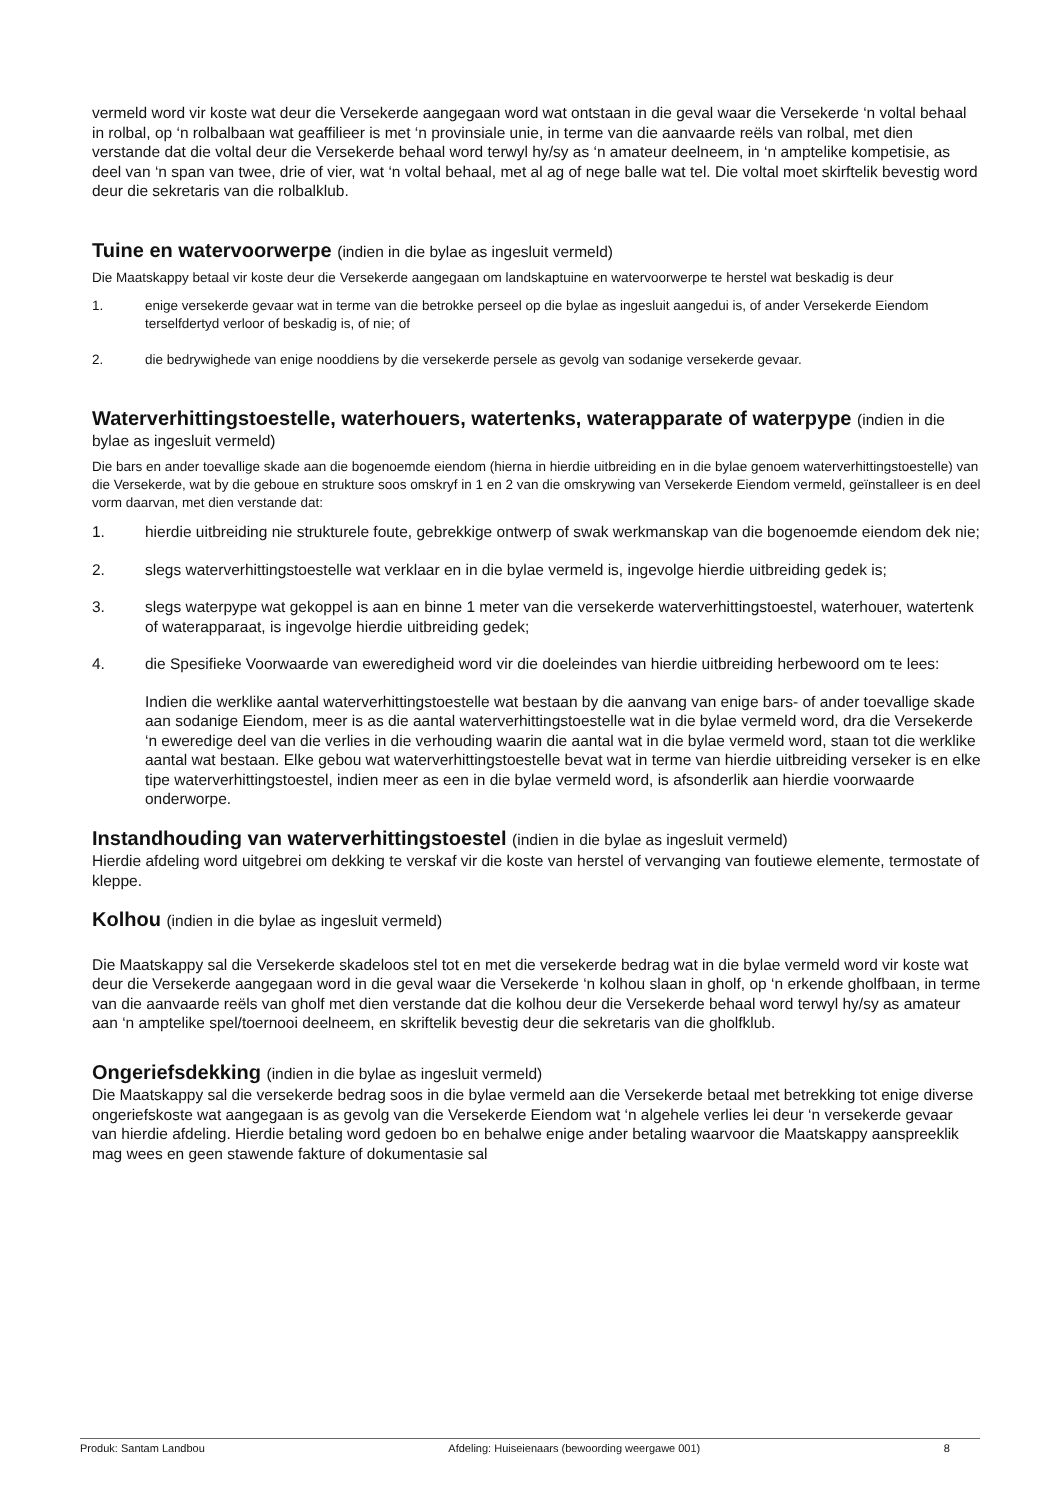vermeld word vir koste wat deur die Versekerde aangegaan word wat ontstaan in die geval waar die Versekerde ‘n voltal behaal in rolbal, op ‘n rolbalbaan wat geaffilieer is met ‘n provinsiale unie, in terme van die aanvaarde reëls van rolbal, met dien verstande dat die voltal deur die Versekerde behaal word terwyl hy/sy as ‘n amateur deelneem, in ‘n amptelike kompetisie, as deel van ‘n span van twee, drie of vier, wat ‘n voltal behaal, met al ag of nege balle wat tel. Die voltal moet skirftelik bevestig word deur die sekretaris van die rolbalklub.
Tuine en watervoorwerpe (indien in die bylae as ingesluit vermeld)
Die Maatskappy betaal vir koste deur die Versekerde aangegaan om landskaptuine en watervoorwerpe te herstel wat beskadig is deur
1. enige versekerde gevaar wat in terme van die betrokke perseel op die bylae as ingesluit aangedui is, of ander Versekerde Eiendom terselfdertyd verloor of beskadig is, of nie; of
2. die bedrywighede van enige nooddiens by die versekerde persele as gevolg van sodanige versekerde gevaar.
Waterverhittingstoestelle, waterhouers, watertenks, waterapparate of waterpype (indien in die bylae as ingesluit vermeld)
Die bars en ander toevallige skade aan die bogenoemde eiendom (hierna in hierdie uitbreiding en in die bylae genoem waterverhittingstoestelle) van die Versekerde, wat by die geboue en strukture soos omskryf in 1 en 2 van die omskrywing van Versekerde Eiendom vermeld, geïnstalleer is en deel vorm daarvan, met dien verstande dat:
1. hierdie uitbreiding nie strukturele foute, gebrekkige ontwerp of swak werkmanskap van die bogenoemde eiendom dek nie;
2. slegs waterverhittingstoestelle wat verklaar en in die bylae vermeld is, ingevolge hierdie uitbreiding gedek is;
3. slegs waterpype wat gekoppel is aan en binne 1 meter van die versekerde waterverhittingstoestel, waterhouer, watertenk of waterapparaat, is ingevolge hierdie uitbreiding gedek;
4. die Spesifieke Voorwaarde van eweredigheid word vir die doeleindes van hierdie uitbreiding herbewoord om te lees:
Indien die werklike aantal waterverhittingstoestelle wat bestaan by die aanvang van enige bars- of ander toevallige skade aan sodanige Eiendom, meer is as die aantal waterverhittingstoestelle wat in die bylae vermeld word, dra die Versekerde ‘n eweredige deel van die verlies in die verhouding waarin die aantal wat in die bylae vermeld word, staan tot die werklike aantal wat bestaan. Elke gebou wat waterverhittingstoestelle bevat wat in terme van hierdie uitbreiding verseker is en elke tipe waterverhittingstoestel, indien meer as een in die bylae vermeld word, is afsonderlik aan hierdie voorwaarde onderworpe.
Instandhouding van waterverhittingstoestel (indien in die bylae as ingesluit vermeld)
Hierdie afdeling word uitgebrei om dekking te verskaf vir die koste van herstel of vervanging van foutiewe elemente, termostate of kleppe.
Kolhou (indien in die bylae as ingesluit vermeld)
Die Maatskappy sal die Versekerde skadeloos stel tot en met die versekerde bedrag wat in die bylae vermeld word vir koste wat deur die Versekerde aangegaan word in die geval waar die Versekerde ‘n kolhou slaan in gholf, op ‘n erkende gholfbaan, in terme van die aanvaarde reëls van gholf met dien verstande dat die kolhou deur die Versekerde behaal word terwyl hy/sy as amateur aan ‘n amptelike spel/toernooi deelneem, en skriftelik bevestig deur die sekretaris van die gholfklub.
Ongeriefsdekking (indien in die bylae as ingesluit vermeld)
Die Maatskappy sal die versekerde bedrag soos in die bylae vermeld aan die Versekerde betaal met betrekking tot enige diverse ongeriefskoste wat aangegaan is as gevolg van die Versekerde Eiendom wat ‘n algehele verlies lei deur ‘n versekerde gevaar van hierdie afdeling. Hierdie betaling word gedoen bo en behalwe enige ander betaling waarvoor die Maatskappy aanspreeklik mag wees en geen stawende fakture of dokumentasie sal
Produk: Santam Landbou Afdeling: Huiseienaars (bewoording weergawe 001) 8